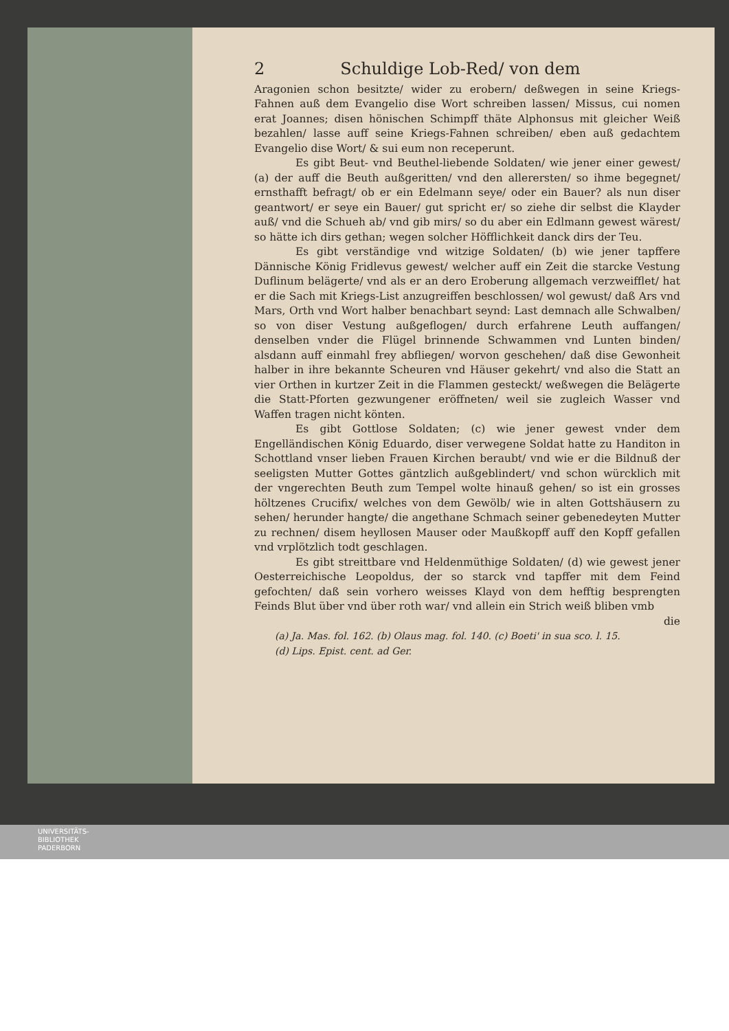2 Schuldige Lob-Red/ von dem
Aragonien schon besitzte/ wider zu erobern/ deßwegen in seine Kriegs-Fahnen auß dem Evangelio dise Wort schreiben lassen/ Missus, cui nomen erat Joannes; disen hönischen Schimpff thäte Alphonsus mit gleicher Weiß bezahlen/ lasse auff seine Kriegs-Fahnen schreiben/ eben auß gedachtem Evangelio dise Wort/ & sui eum non receperunt.
Es gibt Beut- vnd Beuthel-liebende Soldaten/ wie jener einer gewest/ (a) der auff die Beuth außgeritten/ vnd den allerersten/ so ihme begegnet/ ernsthafft befragt/ ob er ein Edelmann seye/ oder ein Bauer? als nun diser geantwort/ er seye ein Bauer/ gut spricht er/ so ziehe dir selbst die Klayder auß/ vnd die Schueh ab/ vnd gib mirs/ so du aber ein Edlmann gewest wärest/ so hätte ich dirs gethan; wegen solcher Höfflichkeit danck dirs der Teu.
Es gibt verständige vnd witzige Soldaten/ (b) wie jener tapffere Dännische König Fridlevus gewest/ welcher auff ein Zeit die starcke Vestung Duflinum belägerte/ vnd als er an dero Eroberung allgemach verzweifflet/ hat er die Sach mit Kriegs-List anzugreiffen beschlossen/ wol gewust/ daß Ars vnd Mars, Orth vnd Wort halber benachbart seynd: Last demnach alle Schwalben/ so von diser Vestung außgeflogen/ durch erfahrene Leuth auffangen/ denselben vnder die Flügel brinnende Schwammen vnd Lunten binden/ alsdann auff einmahl frey abfliegen/ worvon geschehen/ daß dise Gewonheit halber in ihre bekannte Scheuren vnd Häuser gekehrt/ vnd also die Statt an vier Orthen in kurtzer Zeit in die Flammen gesteckt/ weßwegen die Belägerte die Statt-Pforten gezwungener eröffneten/ weil sie zugleich Wasser vnd Waffen tragen nicht könten.
Es gibt Gottlose Soldaten; (c) wie jener gewest vnder dem Engelländischen König Eduardo, diser verwegene Soldat hatte zu Handiton in Schottland vnser lieben Frauen Kirchen beraubt/ vnd wie er die Bildnuß der seeligsten Mutter Gottes gäntzlich außgeblindert/ vnd schon würcklich mit der vngerechten Beuth zum Tempel wolte hinauß gehen/ so ist ein grosses höltzenes Crucifix/ welches von dem Gewölb/ wie in alten Gottshäusern zu sehen/ herunder hangte/ die angethane Schmach seiner gebenedeyten Mutter zu rechnen/ disem heyllosen Mauser oder Maußkopff auff den Kopff gefallen vnd vrplötzlich todt geschlagen.
Es gibt streittbare vnd Heldenmüthige Soldaten/ (d) wie gewest jener Oesterreichische Leopoldus, der so starck vnd tapffer mit dem Feind gefochten/ daß sein vorhero weisses Klayd von dem hefftig besprengten Feinds Blut über vnd über roth war/ vnd allein ein Strich weiß bliben vmb
die
(a) Ja. Mas. fol. 162. (b) Olaus mag. fol. 140. (c) Boeti' in sua sco. l. 15.
(d) Lips. Epist. cent. ad Ger.
UNIVERSITÄTS-
BIBLIOTHEK
PADERBORN